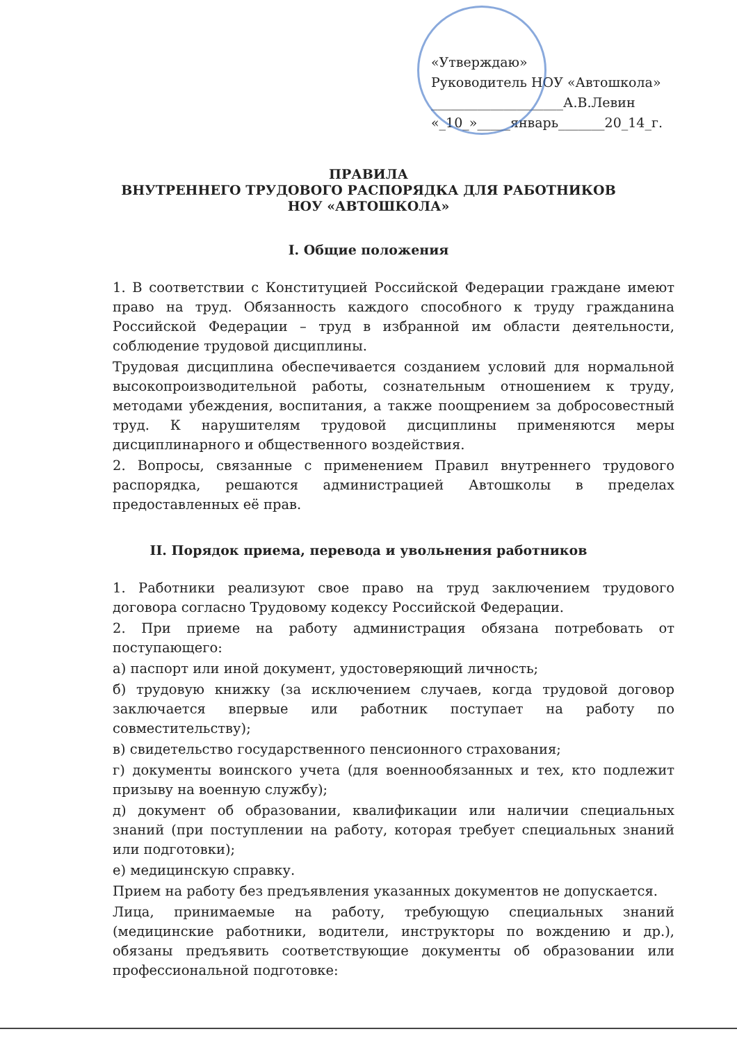«Утверждаю»
Руководитель НОУ «Автошкола»
____________________А.В.Левин
«_10_»_____январь_______20_14_г.
ПРАВИЛА
ВНУТРЕННЕГО ТРУДОВОГО РАСПОРЯДКА ДЛЯ РАБОТНИКОВ
НОУ «АВТОШКОЛА»
I. Общие положения
1. В соответствии с Конституцией Российской Федерации граждане имеют право на труд. Обязанность каждого способного к труду гражданина Российской Федерации – труд в избранной им области деятельности, соблюдение трудовой дисциплины.
Трудовая дисциплина обеспечивается созданием условий для нормальной высокопроизводительной работы, сознательным отношением к труду, методами убеждения, воспитания, а также поощрением за добросовестный труд. К нарушителям трудовой дисциплины применяются меры дисциплинарного и общественного воздействия.
2. Вопросы, связанные с применением Правил внутреннего трудового распорядка, решаются администрацией Автошколы в пределах предоставленных её прав.
II. Порядок приема, перевода и увольнения работников
1. Работники реализуют свое право на труд заключением трудового договора согласно Трудовому кодексу Российской Федерации.
2. При приеме на работу администрация обязана потребовать от поступающего:
а) паспорт или иной документ, удостоверяющий личность;
б) трудовую книжку (за исключением случаев, когда трудовой договор заключается впервые или работник поступает на работу по совместительству);
в) свидетельство государственного пенсионного страхования;
г) документы воинского учета (для военнообязанных и тех, кто подлежит призыву на военную службу);
д) документ об образовании, квалификации или наличии специальных знаний (при поступлении на работу, которая требует специальных знаний или подготовки);
е) медицинскую справку.
Прием на работу без предъявления указанных документов не допускается.
Лица, принимаемые на работу, требующую специальных знаний (медицинские работники, водители, инструкторы по вождению и др.), обязаны предъявить соответствующие документы об образовании или профессиональной подготовке: